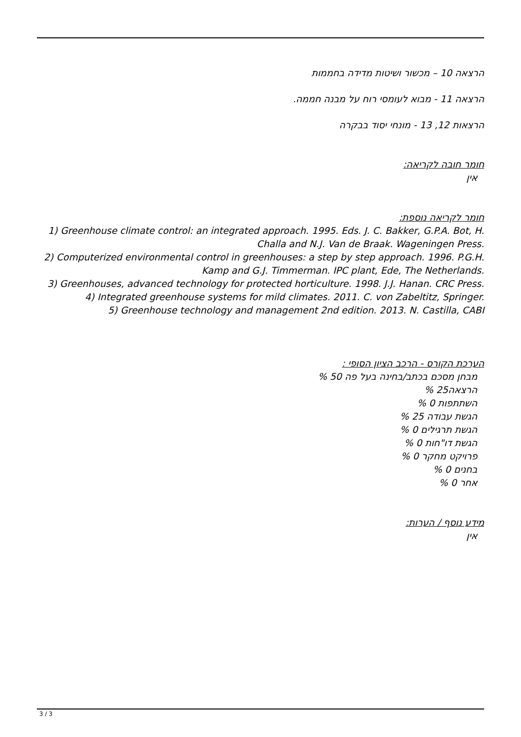הרצאה 10 – מכשור ושיטות מדידה בחממות
הרצאה 11 - מבוא לעומסי רוח על מבנה חממה.
הרצאות 12, 13 - מונחי יסוד בבקרה
חומר חובה לקריאה:
אין
חומר לקריאה נוספת:
1) Greenhouse climate control: an integrated approach. 1995. Eds. J. C. Bakker, G.P.A. Bot, H. Challa and N.J. Van de Braak. Wageningen Press.
2) Computerized environmental control in greenhouses: a step by step approach. 1996. P.G.H. Kamp and G.J. Timmerman. IPC plant, Ede, The Netherlands.
3) Greenhouses, advanced technology for protected horticulture. 1998. J.J. Hanan. CRC Press.
4) Integrated greenhouse systems for mild climates. 2011. C. von Zabeltitz, Springer.
5) Greenhouse technology and management 2nd edition. 2013. N. Castilla, CABI
הערכת הקורס - הרכב הציון הסופי :
מבחן מסכם בכתב/בחינה בעל פה 50 %
הרצאה25 %
השתתפות 0 %
הגשת עבודה 25 %
הגשת תרגילים 0 %
הגשת דו"חות 0 %
פרויקט מחקר 0 %
בחנים 0 %
אחר 0 %
מידע נוסף / הערות:
אין
3 / 3